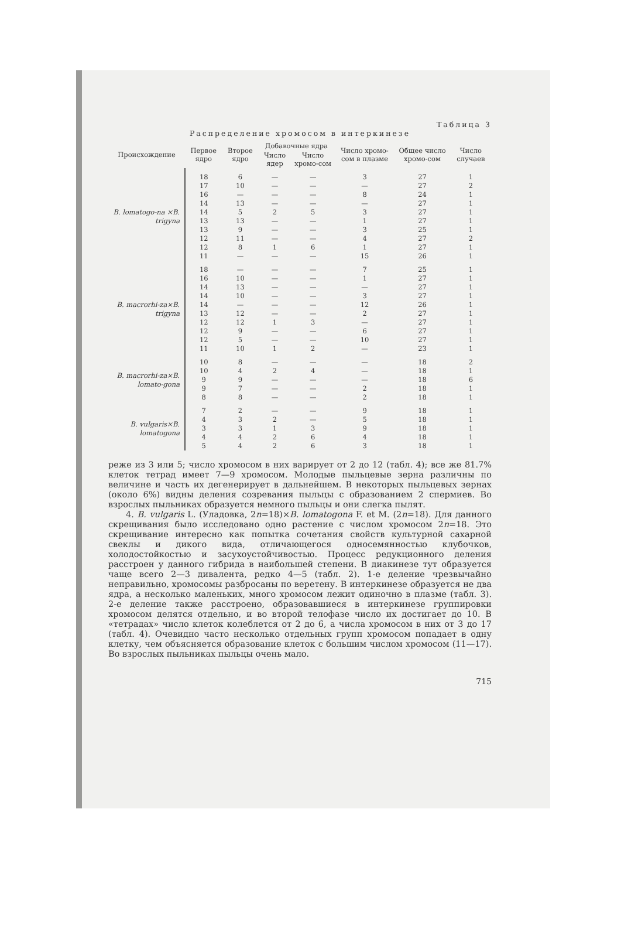Таблица 3
Распределение хромосом в интеркинезе
| Происхождение | Первое ядро | Второе ядро | Добавочные ядра | | Число хромо-сом в плазме | Общее число хромо-сом | Число случаев |
| --- | --- | --- | --- | --- | --- | --- | --- |
| | | | Число ядер | Число хромо-сом | | | |
| B. lomatogo-na ×B. trigyna | 18 | 6 | — | — | 3 | 27 | 1 |
| | 17 | 10 | — | — | — | 27 | 2 |
| | 16 | — | — | — | 8 | 24 | 1 |
| | 14 | 13 | — | — | — | 27 | 1 |
| | 14 | 5 | 2 | 5 | 3 | 27 | 1 |
| | 13 | 13 | — | — | 1 | 27 | 1 |
| | 13 | 9 | — | — | 3 | 25 | 1 |
| | 12 | 11 | — | — | 4 | 27 | 2 |
| | 12 | 8 | 1 | 6 | 1 | 27 | 1 |
| | 11 | — | — | — | 15 | 26 | 1 |
| B. macrorhi-za×B. trigyna | 18 | — | — | — | 7 | 25 | 1 |
| | 16 | 10 | — | — | 1 | 27 | 1 |
| | 14 | 13 | — | — | — | 27 | 1 |
| | 14 | 10 | — | — | 3 | 27 | 1 |
| | 14 | — | — | — | 12 | 26 | 1 |
| | 13 | 12 | — | — | 2 | 27 | 1 |
| | 12 | 12 | 1 | 3 | — | 27 | 1 |
| | 12 | 9 | — | — | 6 | 27 | 1 |
| | 12 | 5 | — | — | 10 | 27 | 1 |
| | 11 | 10 | 1 | 2 | — | 23 | 1 |
| B. macrorhi-za×B. lomato-gona | 10 | 8 | — | — | — | 18 | 2 |
| | 10 | 4 | 2 | 4 | — | 18 | 1 |
| | 9 | 9 | — | — | — | 18 | 6 |
| | 9 | 7 | — | — | 2 | 18 | 1 |
| | 8 | 8 | — | — | 2 | 18 | 1 |
| B. vulgaris×B. lomatogona | 7 | 2 | — | — | 9 | 18 | 1 |
| | 4 | 3 | 2 | — | 5 | 18 | 1 |
| | 3 | 3 | 1 | 3 | 9 | 18 | 1 |
| | 4 | 4 | 2 | 6 | 4 | 18 | 1 |
| | 5 | 4 | 2 | 6 | 3 | 18 | 1 |
реже из 3 или 5; число хромосом в них варирует от 2 до 12 (табл. 4); все же 81.7% клеток тетрад имеет 7—9 хромосом. Молодые пыльцевые зерна различны по величине и часть их дегенерирует в дальнейшем. В некоторых пыльцевых зернах (около 6%) видны деления созревания пыльцы с образованием 2 спермиев. Во взрослых пыльниках образуется немного пыльцы и они слегка пылят.
4. B. vulgaris L. (Уладовка, 2n=18)×B. lomatogona F. et M. (2n=18). Для данного скрещивания было исследовано одно растение с числом хромосом 2n=18. Это скрещивание интересно как попытка сочетания свойств культурной сахарной свеклы и дикого вида, отличающегося односемянностью клубочков, холодостойкостью и засухоустойчивостью. Процесс редукционного деления расстроен у данного гибрида в наибольшей степени. В диакинезе тут образуется чаще всего 2—3 дивалента, редко 4—5 (табл. 2). 1-е деление чрезвычайно неправильно, хромосомы разбросаны по веретену. В интеркинезе образуется не два ядра, а несколько маленьких, много хромосом лежит одиночно в плазме (табл. 3). 2-е деление также расстроено, образовавшиеся в интеркинезе группировки хромосом делятся отдельно, и во второй телофазе число их достигает до 10. В «тетрадах» число клеток колеблется от 2 до 6, а числа хромосом в них от 3 до 17 (табл. 4). Очевидно часто несколько отдельных групп хромосом попадает в одну клетку, чем объясняется образование клеток с большим числом хромосом (11—17). Во взрослых пыльниках пыльцы очень мало.
715